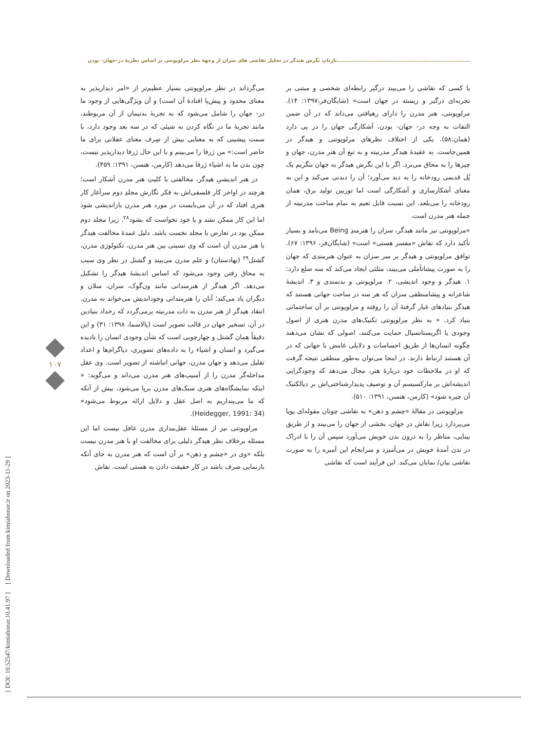........................................................................بازتابِ نگرش هیدگر در تحلیل نقاشی های سزان از وجهۀ نظر مرلوپونتی بر اساس نظریۀ در-جهان- بودن
[ DOI: 10.52547/kimiahonar.10.41.97 ] [ Downloaded from kimiahonar.ir on 2023-11-29 ]
۱۰۷
می‌گرداند در نظر مرلوپونتی بسیار عظیم‌تر از «امر دیدارپذیر به معنای محدود و پیش‌پا افتادۀ آن است) و آن ویژگی‌هایی از وجود ما در- جهان را شامل می‌شود که به تجربۀ بدنیمان از آن مربوطند، مانند تجربۀ ما در نگاه کردن به شیئی که در سه بعد وجود دارد، با سمت پیشینی که به معنایی بیش از صِرف معنای عقلانی برای ما حاضر است:» من ژرفا را می‌بینم و با این حال ژرفا دیدارپذیر نیست، چون بدن ما به اشیاء ژرفا می‌دهد (کارمن، هنسن، ۱۳۹۱: ۴۵۹).
در هنر اندیشیِ هیدگر، مخالفتی با کلیتِ هنر مدرن آشکار است؛ هرچند در اواخر کار فلسفی‌اش به فکر نگارش مجلدِ دوم سرآغاز کار هنری افتاد که در آن می‌بایست در مورد هنر مدرن بازاندیشی شود اما این کار ممکن نشد و یا خود نخواست که بشود<sup>۲۸</sup>. زیرا مجلد دوم ممکن بود در تعارض با مجلد نخست باشد. دلیل عمدۀ مخالفت هیدگر با هنر مدرن آن است که وی نسبتی بین هنر مدرن، تکنولوژی مدرن، گشتل<sup>۲۹</sup> (نهادستان) و علم مدرن می‌بیند و گشتل در نظر وی سبب به محاق رفتن وجود می‌شود که اساس اندیشۀ هیدگر را تشکیل می‌دهد. اگر هیدگر از هنرمندانی مانند ون‌گوک، سزان، سلان و دیگران یاد می‌کند؛ آنان را هنرمندانی وجوداندیش می‌خواند نه مدرن. انتقاد هیدگر از هنر مدرن به ذات مدرنیته برمی‌گردد که رخداد بنیادین در آن، تسخیر جهان در قالب تصویر است (پالاسما، ۱۳۹۸: ۳۱) و این دقیقاً همان گشتل و چهارچوبی است که شأن وجودی انسان را نادیده می‌گیرد و انسان و اشیاء را به داده‌های تصویری، دیاگرام‌ها و اعداد تقلیل می‌دهد و جهان مدرن، جهانی انباشته از تصویر است. وی عقل مداخله‌گر مدرن را از آسیب‌های هنر مدرن می‌داند و می‌گوید: « اینکه نمایشگاه‌های هنری سبک‌های مدرن برپا می‌شود، بیش از آنکه که ما می‌پنداریم به اصل عقل و دلایل ارائه مربوط می‌شود» (Heidegger, 1991: 34).
مرلوپونتی نیز از مسئلۀ عقل‌مداری مدرن غافل نیست اما این مسئله برخلاف نظر هیدگر دلیلی برای مخالفت او با هنر مدرن نیست بلکه «وی در «چشم و ذهن» بر آن است که هنر مدرن به جای آنکه بازنمایی صرف باشد در کار حقیقت دادن به هستی است. نقاش
یا کسی که نقاشی را می‌بیند درگیر رابطه‌ای شخصی و مبتنی بر تجربه‌ای درگیر و زیسته در جهان است» (شایگان‌فر،۱۳۹۷: ۱۴). مرلوپونتی، هنر مدرن را دارای رهیافتی می‌داند که در آن ضمن التفات به وجه در- جهان- بودن، آشکارگی جهان را در پی دارد (همان:۵۸). یکی از اختلاف نظرهای مرلوپونتی و هیدگر در همین‌جاست. به عقیدۀ هیدگر مدرنیته و به تبع آن هنر مدرن، جهان و چیزها را به محاق می‌برد. اگر با این نگرش هیدگر به جهان بنگریم یک پُل قدیمی رودخانه را به دید می‌آورد؛ آن را دیدنی می‌کند و این به معنای آشکارسازی و آشکارگی است اما توربین تولید برق، همان رودخانه را می‌بلعد. این نسبت قابل تعیم به تمام ساحت مدرنیته از جمله هنر مدرن است.
«مرلوپونتی نیز مانند هیدگر، سزان را هنرمندِ Being می‌نامد و بسیار تأکید دارد که نقاش «مفسر هستی» است» (شایگان‌فر، ۱۳۹۶: ۶۷). توافق مرلوپونتی و هیدگر بر سر سزان به عنوان هنرمندی که جهان را به صورت پیشاتأملی می‌بیند، مثلثی ایجاد می‌کند که سه ضلع دارد: ۱. هیدگر و وجود اندیشی، ۲. مرلوپونتی و بدنمندی و ۳. اندیشۀ شاعرانه و پیشامنطقی سزان که هر سه در ساحت جهانی هستند که هیدگر بنیادهای غبار گرفتۀ آن را روفته و مرلوپونتی بر آن ساختمانی بنیاد کرد. « به نظر مرلوپونتی تکنیک‌های مدرن هنری از اصول وجودی یا اگزیستانسیال حمایت می‌کنند، اصولی که نشان می‌دهند چگونه انسان‌ها از طریق احساسات و دلایلی غامض با جهانی که در آن هستند ارتباط دارند. در اینجا می‌توان به‌طور منطقی نتیجه گرفت که او در ملاحظات خود دربارۀ هنر، مجال می‌دهد که وجودگرایی اندیشه‌اش بر مارکسیسم آن و توصیف پدیدارشناختی‌اش بر دیالکتیک آن چیره شود» (کارمن، هنسن، ۱۳۹۱: ۵۱۰).
مرلوپونتی در مقالۀ «چشم و ذهن» به نقاشی چونان مقوله‌ای پویا می‌پردازد زیرا نقاش در جهان، بخشی از جهان را می‌بیند و از طریق بینایی، مناظر را به درون بدن خویش می‌آورد سپس آن را با ادراک در بدن آمدۀ خویش در می‌آمیزد و سرانجام این آمیزه را به صورت نقاشی بیان/ نمایان می‌کند. این فرآیند است که نقاشی